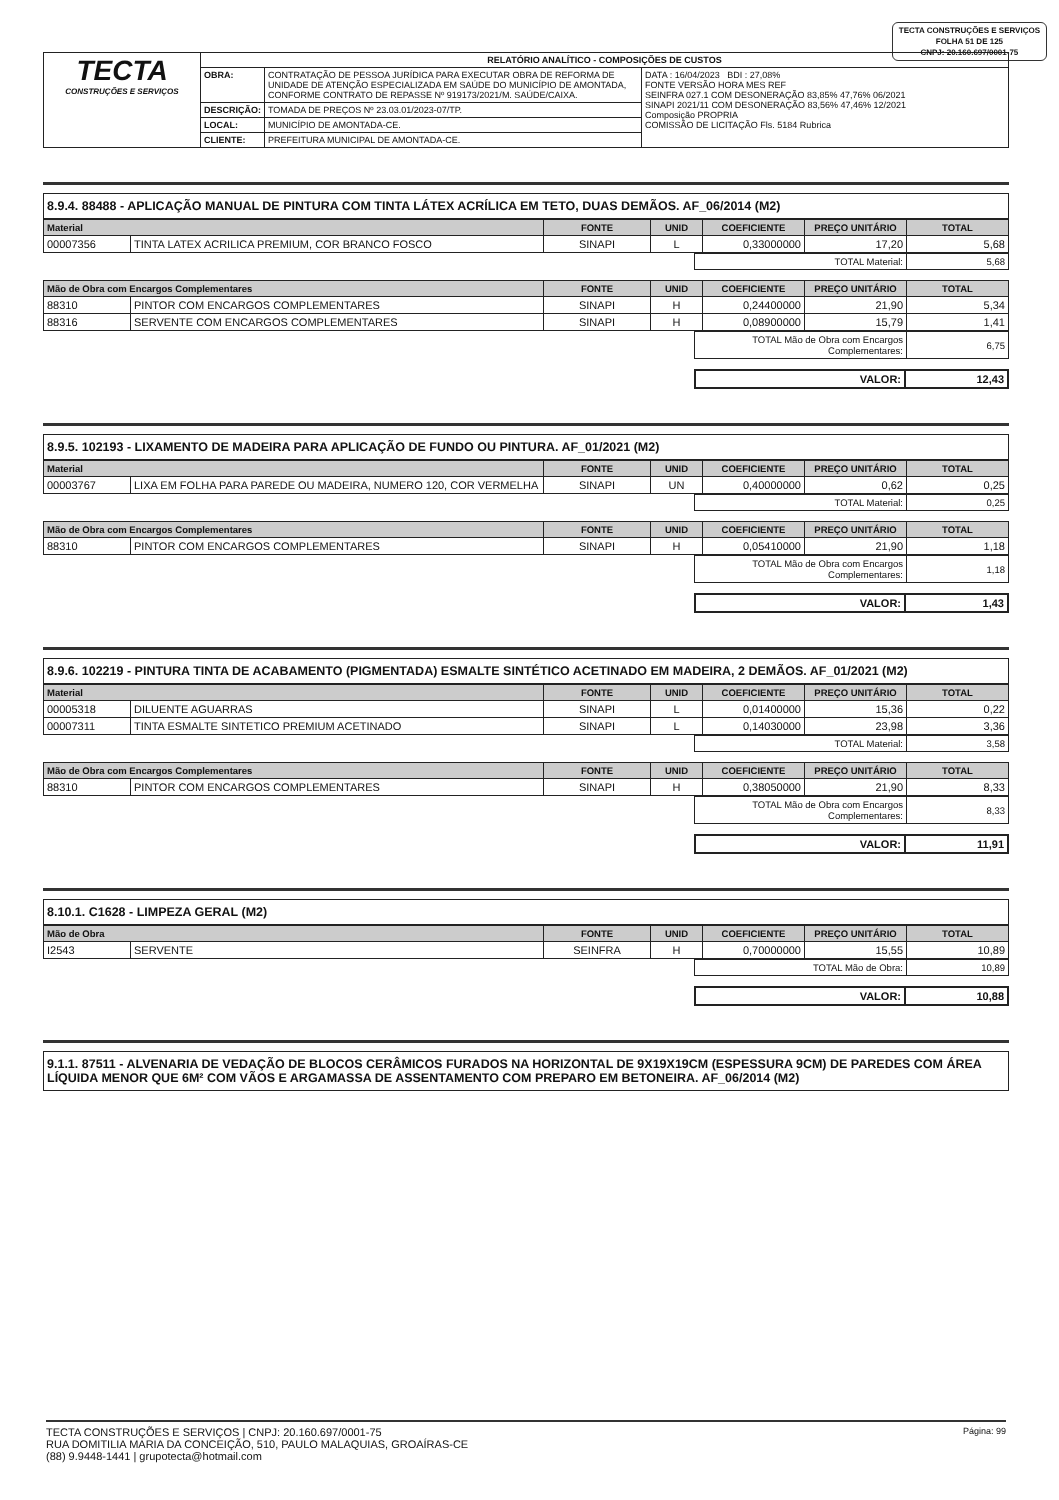TECTA CONSTRUÇÕES E SERVIÇOS
FOLHA 51 DE 125
CNPJ: 20.160.697/0001-75
| TECTA CONSTRUÇÕES E SERVIÇOS | RELATÓRIO ANALÍTICO - COMPOSIÇÕES DE CUSTOS | | |
| | OBRA: | CONTRATAÇÃO DE PESSOA JURÍDICA PARA EXECUTAR OBRA DE REFORMA DE UNIDADE DE ATENÇÃO ESPECIALIZADA EM SAÚDE DO MUNICÍPIO DE AMONTADA, CONFORME CONTRATO DE REPASSE Nº 919173/2021/M. SAÚDE/CAIXA. | DATA : 16/04/2023 BDI : 27,08% FONTE VERSÃO HORA MES REF SEINFRA 027.1 COM DESONERAÇÃO 83,85% 47,76% 06/2021 SINAPI 2021/11 COM DESONERAÇÃO 83,56% 47,46% 12/2021 Composição PROPRIA COMISSÃO DE LICITAÇÃO Fls. 5184 Rubrica |
| | DESCRIÇÃO: | TOMADA DE PREÇOS Nº 23.03.01/2023-07/TP. | |
| | LOCAL: | MUNICÍPIO DE AMONTADA-CE. | |
| | CLIENTE: | PREFEITURA MUNICIPAL DE AMONTADA-CE. | |
8.9.4. 88488 - APLICAÇÃO MANUAL DE PINTURA COM TINTA LÁTEX ACRÍLICA EM TETO, DUAS DEMÃOS. AF_06/2014 (M2)
| Material | | FONTE | UNID | COEFICIENTE | PREÇO UNITÁRIO | TOTAL |
| --- | --- | --- | --- | --- | --- | --- |
| 00007356 | TINTA LATEX ACRILICA PREMIUM, COR BRANCO FOSCO | SINAPI | L | 0,33000000 | 17,20 | 5,68 |
| TOTAL Material: | 5,68 |
| Mão de Obra com Encargos Complementares | | FONTE | UNID | COEFICIENTE | PREÇO UNITÁRIO | TOTAL |
| --- | --- | --- | --- | --- | --- | --- |
| 88310 | PINTOR COM ENCARGOS COMPLEMENTARES | SINAPI | H | 0,24400000 | 21,90 | 5,34 |
| 88316 | SERVENTE COM ENCARGOS COMPLEMENTARES | SINAPI | H | 0,08900000 | 15,79 | 1,41 |
| TOTAL Mão de Obra com Encargos Complementares: | 6,75 |
| VALOR: | 12,43 |
8.9.5. 102193 - LIXAMENTO DE MADEIRA PARA APLICAÇÃO DE FUNDO OU PINTURA. AF_01/2021 (M2)
| Material | | FONTE | UNID | COEFICIENTE | PREÇO UNITÁRIO | TOTAL |
| --- | --- | --- | --- | --- | --- | --- |
| 00003767 | LIXA EM FOLHA PARA PAREDE OU MADEIRA, NUMERO 120, COR VERMELHA | SINAPI | UN | 0,40000000 | 0,62 | 0,25 |
| TOTAL Material: | 0,25 |
| Mão de Obra com Encargos Complementares | | FONTE | UNID | COEFICIENTE | PREÇO UNITÁRIO | TOTAL |
| --- | --- | --- | --- | --- | --- | --- |
| 88310 | PINTOR COM ENCARGOS COMPLEMENTARES | SINAPI | H | 0,05410000 | 21,90 | 1,18 |
| TOTAL Mão de Obra com Encargos Complementares: | 1,18 |
| VALOR: | 1,43 |
8.9.6. 102219 - PINTURA TINTA DE ACABAMENTO (PIGMENTADA) ESMALTE SINTÉTICO ACETINADO EM MADEIRA, 2 DEMÃOS. AF_01/2021 (M2)
| Material | | FONTE | UNID | COEFICIENTE | PREÇO UNITÁRIO | TOTAL |
| --- | --- | --- | --- | --- | --- | --- |
| 00005318 | DILUENTE AGUARRAS | SINAPI | L | 0,01400000 | 15,36 | 0,22 |
| 00007311 | TINTA ESMALTE SINTETICO PREMIUM ACETINADO | SINAPI | L | 0,14030000 | 23,98 | 3,36 |
| TOTAL Material: | 3,58 |
| Mão de Obra com Encargos Complementares | | FONTE | UNID | COEFICIENTE | PREÇO UNITÁRIO | TOTAL |
| --- | --- | --- | --- | --- | --- | --- |
| 88310 | PINTOR COM ENCARGOS COMPLEMENTARES | SINAPI | H | 0,38050000 | 21,90 | 8,33 |
| TOTAL Mão de Obra com Encargos Complementares: | 8,33 |
| VALOR: | 11,91 |
8.10.1. C1628 - LIMPEZA GERAL (M2)
| Mão de Obra | | FONTE | UNID | COEFICIENTE | PREÇO UNITÁRIO | TOTAL |
| --- | --- | --- | --- | --- | --- | --- |
| I2543 | SERVENTE | SEINFRA | H | 0,70000000 | 15,55 | 10,89 |
| TOTAL Mão de Obra: | 10,89 |
| VALOR: | 10,88 |
9.1.1. 87511 - ALVENARIA DE VEDAÇÃO DE BLOCOS CERÂMICOS FURADOS NA HORIZONTAL DE 9X19X19CM (ESPESSURA 9CM) DE PAREDES COM ÁREA LÍQUIDA MENOR QUE 6M² COM VÃOS E ARGAMASSA DE ASSENTAMENTO COM PREPARO EM BETONEIRA. AF_06/2014 (M2)
TECTA CONSTRUÇÕES E SERVIÇOS | CNPJ: 20.160.697/0001-75
RUA DOMITILIA MARIA DA CONCEIÇÃO, 510, PAULO MALAQUIAS, GROAÍRAS-CE
(88) 9.9448-1441 | grupotecta@hotmail.com
Página: 99